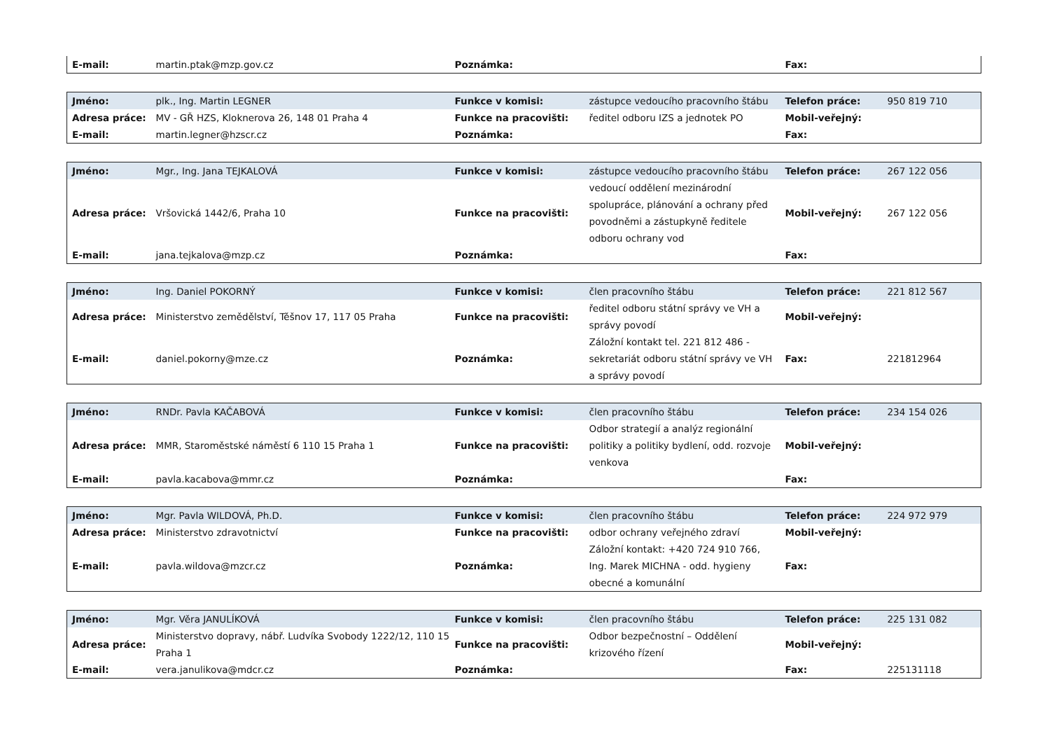| E-mail: | martin.ptak@mzp.gov.cz | Poznámka: | | Fax: | |
| Jméno: | plk., Ing. Martin LEGNER | Funkce v komisi: | zástupce vedoucího pracovního štábu | Telefon práce: | 950 819 710 |
| Adresa práce: | MV - GŘ HZS, Kloknerova 26, 148 01 Praha 4 | Funkce na pracovišti: | ředitel odboru IZS a jednotek PO | Mobil-veřejný: | |
| E-mail: | martin.legner@hzscr.cz | Poznámka: | | Fax: | |
| Jméno: | Mgr., Ing. Jana TEJKALOVÁ | Funkce v komisi: | zástupce vedoucího pracovního štábu | Telefon práce: | 267 122 056 |
| Adresa práce: | Vršovická 1442/6, Praha 10 | Funkce na pracovišti: | vedoucí oddělení mezinárodní spolupráce, plánování a ochrany před povodněmi a zástupkyně ředitele odboru ochrany vod | Mobil-veřejný: | 267 122 056 |
| E-mail: | jana.tejkalova@mzp.cz | Poznámka: | | Fax: | |
| Jméno: | Ing. Daniel POKORNÝ | Funkce v komisi: | člen pracovního štábu | Telefon práce: | 221 812 567 |
| Adresa práce: | Ministerstvo zemědělství, Těšnov 17, 117 05 Praha | Funkce na pracovišti: | ředitel odboru státní správy ve VH a správy povodí | Mobil-veřejný: | |
| E-mail: | daniel.pokorny@mze.cz | Poznámka: | Záložní kontakt tel. 221 812 486 - sekretariát odboru státní správy ve VH a správy povodí | Fax: | 221812964 |
| Jméno: | RNDr. Pavla KAČABOVÁ | Funkce v komisi: | člen pracovního štábu | Telefon práce: | 234 154 026 |
| Adresa práce: | MMR, Staroměstské náměstí 6 110 15 Praha 1 | Funkce na pracovišti: | Odbor strategií a analýz regionální politiky a politiky bydlení, odd. rozvoje venkova | Mobil-veřejný: | |
| E-mail: | pavla.kacabova@mmr.cz | Poznámka: | | Fax: | |
| Jméno: | Mgr. Pavla WILDOVÁ, Ph.D. | Funkce v komisi: | člen pracovního štábu | Telefon práce: | 224 972 979 |
| Adresa práce: | Ministerstvo zdravotnictví | Funkce na pracovišti: | odbor ochrany veřejného zdraví | Mobil-veřejný: | |
| E-mail: | pavla.wildova@mzcr.cz | Poznámka: | Záložní kontakt: +420 724 910 766, Ing. Marek MICHNA - odd. hygieny obecné a komunální | Fax: | |
| Jméno: | Mgr. Věra JANULÍKOVÁ | Funkce v komisi: | člen pracovního štábu | Telefon práce: | 225 131 082 |
| Adresa práce: | Ministerstvo dopravy, nábř. Ludvíka Svobody 1222/12, 110 15 Praha 1 | Funkce na pracovišti: | Odbor bezpečnostní – Oddělení krizového řízení | Mobil-veřejný: | |
| E-mail: | vera.janulikova@mdcr.cz | Poznámka: | | Fax: | 225131118 |